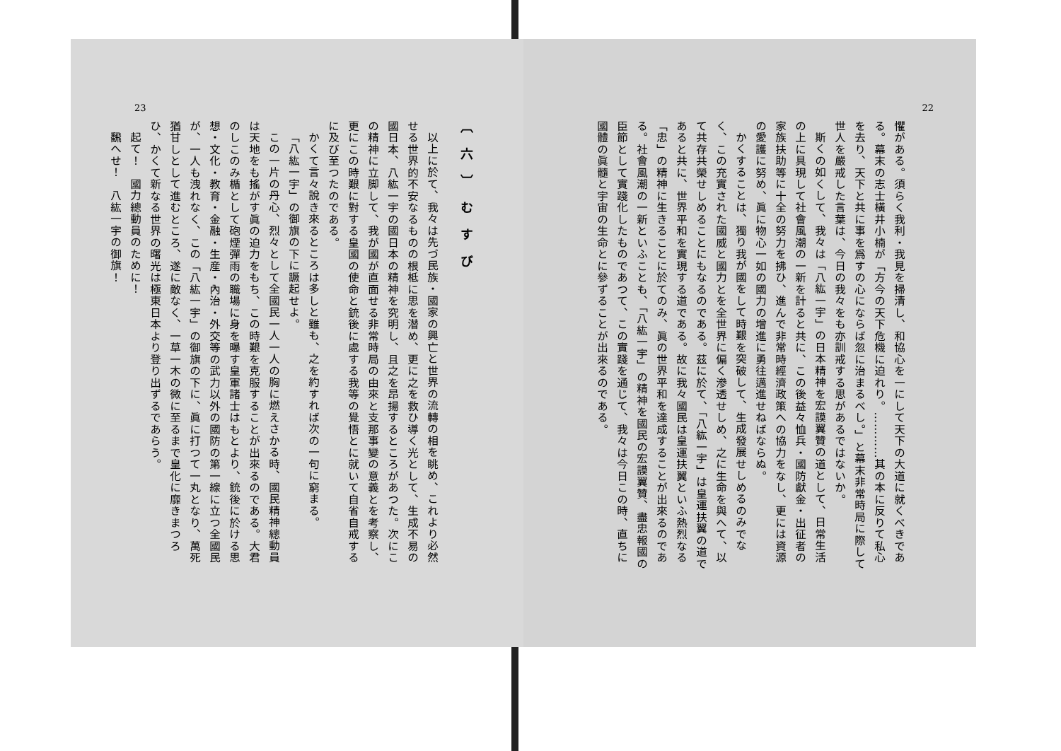23
〔六〕むすび
以上に於て、我々は先づ民族・國家の興亡と世界の流轉の相を眺め、これより必然せる世界的不安なるものの根柢に思を潜め、更に之を救ひ導く光として、生成不易の國日本、八紘一宇の國日本の精神を究明し、且之を昂揚するところがあつた。次にこの精神に立脚して、我が國が直面せる非常時局の由來と支那事變の意義とを考察し、更にこの時艱に對する皇國の使命と銃後に處する我等の覺悟とに就いて自省自戒するに及び至つたのである。
かくて言々說き來るところは多しと雖も、之を約すれば次の一句に窮まる。
「八紘一宇」の御旗の下に蹶起せよ。
この一片の丹心、烈々として全國民一人一人の胸に燃えさかる時、國民精神總動員は天地をも搖がす眞の迫力をもち、この時艱を克服することが出來るのである。大君のしこのみ楯として砲煙彈雨の職場に身を曝す皇軍諸士はもとより、銃後に於ける思想・文化・教育・金融・生産・內治・外交等の武力以外の國防の第一線に立つ全國民が、一人も洩れなく、この「八紘一宇」の御旗の下に、眞に打つて一丸となり、萬死猶甘しとして進むところ、遂に敵なく、一草一木の微に至るまで皇化に靡きまつろひ、かくて新なる世界の曙光は極東日本より登り出ずるであらう。
起て！　國力總動員のために！
飜へせ！　八紘一宇の御旗！
22
懼がある。須らく我利・我見を掃清し、和協心を一にして天下の大道に就くべきである。幕末の志士橫井小楠が「方今の天下危機に迫れり。…………其の本に反りて私心を去り、天下と共に事を爲すの心にならば忽に治まるべし。」と幕末非常時局に際して世人を嚴戒した言葉は、今日の我々をも亦訓戒する思があるではないか。
斯くの如くして、我々は「八紘一宇」の日本精神を宏謨翼贊の道として、日常生活の上に具現して社會風潮の一新を計ると共に、この後益々恤兵・國防獻金・出征者の家族扶助等に十全の努力を拂ひ、進んで非常時經濟政策への協力をなし、更には資源の愛護に努め、眞に物心一如の國力の增進に勇往邁進せねばならぬ。
かくすることは、獨り我が國をして時艱を突破して、生成發展せしめるのみでなく、この充實された國威と國力とを全世界に偏く滲透せしめ、之に生命を與へて、以て共存共榮せしめることにもなるのである。茲に於て、「八紘一宇」は皇運扶翼の道であると共に、世界平和を實現する道である。故に我々國民は皇運扶翼といふ熱烈なる「忠」の精神に生きることに於てのみ、眞の世界平和を達成することが出來るのである。社會風潮の一新といふことも、「八紘一宇」の精神を國民の宏謨翼贊、盡忠報國の臣節として實踐化したものであつて、この實踐を通じて、我々は今日この時、直ちに國體の眞髓と宇宙の生命とに參ずることが出來るのである。